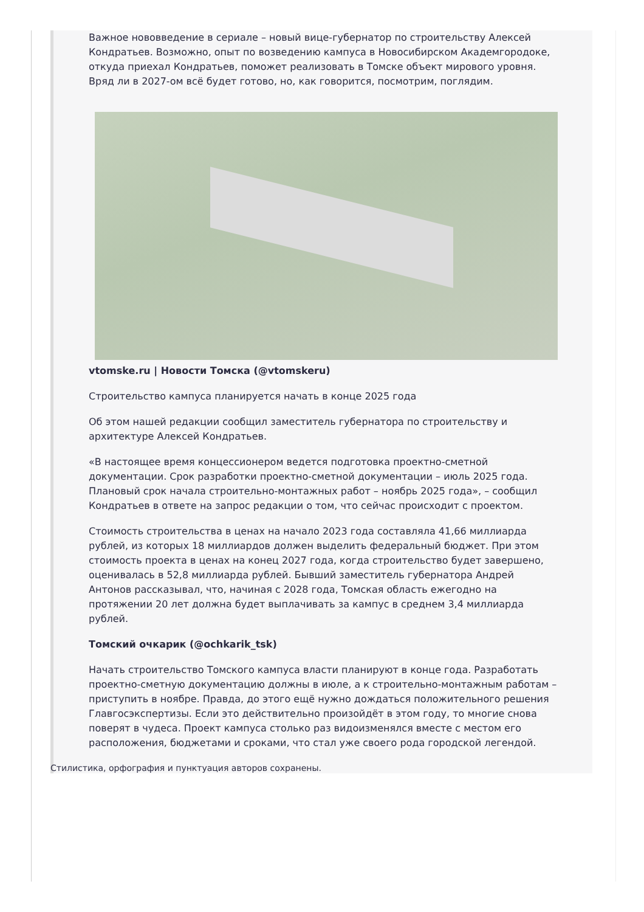Важное нововведение в сериале – новый вице-губернатор по строительству Алексей Кондратьев. Возможно, опыт по возведению кампуса в Новосибирском Академгородоке, откуда приехал Кондратьев, поможет реализовать в Томске объект мирового уровня. Вряд ли в 2027-ом всё будет готово, но, как говорится, посмотрим, поглядим.
vtomske.ru | Новости Томска (@vtomskeru)
Строительство кампуса планируется начать в конце 2025 года
Об этом нашей редакции сообщил заместитель губернатора по строительству и архитектуре Алексей Кондратьев.
«В настоящее время концессионером ведется подготовка проектно-сметной документации. Срок разработки проектно-сметной документации – июль 2025 года. Плановый срок начала строительно-монтажных работ – ноябрь 2025 года», – сообщил Кондратьев в ответе на запрос редакции о том, что сейчас происходит с проектом.
Стоимость строительства в ценах на начало 2023 года составляла 41,66 миллиарда рублей, из которых 18 миллиардов должен выделить федеральный бюджет. При этом стоимость проекта в ценах на конец 2027 года, когда строительство будет завершено, оценивалась в 52,8 миллиарда рублей. Бывший заместитель губернатора Андрей Антонов рассказывал, что, начиная с 2028 года, Томская область ежегодно на протяжении 20 лет должна будет выплачивать за кампус в среднем 3,4 миллиарда рублей.
Томский очкарик (@ochkarik_tsk)
Начать строительство Томского кампуса власти планируют в конце года. Разработать проектно-сметную документацию должны в июле, а к строительно-монтажным работам – приступить в ноябре. Правда, до этого ещё нужно дождаться положительного решения Главгосэкспертизы. Если это действительно произойдёт в этом году, то многие снова поверят в чудеса. Проект кампуса столько раз видоизменялся вместе с местом его расположения, бюджетами и сроками, что стал уже своего рода городской легендой.
Стилистика, орфография и пунктуация авторов сохранены.